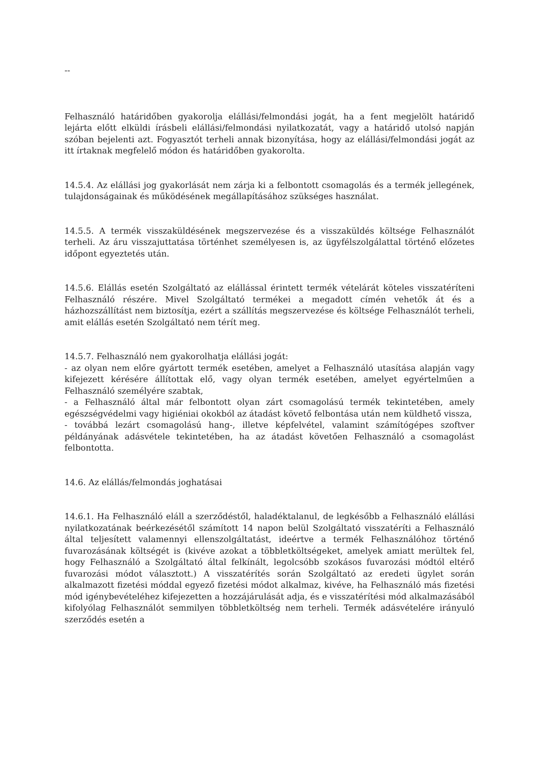--
Felhasználó határidőben gyakorolja elállási/felmondási jogát, ha a fent megjelölt határidő lejárta előtt elküldi írásbeli elállási/felmondási nyilatkozatát, vagy a határidő utolsó napján szóban bejelenti azt. Fogyasztót terheli annak bizonyítása, hogy az elállási/felmondási jogát az itt írtaknak megfelelő módon és határidőben gyakorolta.
14.5.4. Az elállási jog gyakorlását nem zárja ki a felbontott csomagolás és a termék jellegének, tulajdonságainak és működésének megállapításához szükséges használat.
14.5.5. A termék visszaküldésének megszervezése és a visszaküldés költsége Felhasználót terheli. Az áru visszajuttatása történhet személyesen is, az ügyfélszolgálattal történő előzetes időpont egyeztetés után.
14.5.6. Elállás esetén Szolgáltató az elállással érintett termék vételárát köteles visszatéríteni Felhasználó részére. Mivel Szolgáltató termékei a megadott címén vehetők át és a házhozszállítást nem biztosítja, ezért a szállítás megszervezése és költsége Felhasználót terheli, amit elállás esetén Szolgáltató nem térít meg.
14.5.7. Felhasználó nem gyakorolhatja elállási jogát:
- az olyan nem előre gyártott termék esetében, amelyet a Felhasználó utasítása alapján vagy kifejezett kérésére állítottak elő, vagy olyan termék esetében, amelyet egyértelműen a Felhasználó személyére szabtak,
- a Felhasználó által már felbontott olyan zárt csomagolású termék tekintetében, amely egészségvédelmi vagy higiéniai okokból az átadást követő felbontása után nem küldhető vissza,
- továbbá lezárt csomagolású hang-, illetve képfelvétel, valamint számítógépes szoftver példányának adásvétele tekintetében, ha az átadást követően Felhasználó a csomagolást felbontotta.
14.6. Az elállás/felmondás joghatásai
14.6.1. Ha Felhasználó eláll a szerződéstől, haladéktalanul, de legkésőbb a Felhasználó elállási nyilatkozatának beérkezésétől számított 14 napon belül Szolgáltató visszatéríti a Felhasználó által teljesített valamennyi ellenszolgáltatást, ideértve a termék Felhasználóhoz történő fuvarozásának költségét is (kivéve azokat a többletköltségeket, amelyek amiatt merültek fel, hogy Felhasználó a Szolgáltató által felkínált, legolcsóbb szokásos fuvarozási módtól eltérő fuvarozási módot választott.) A visszatérítés során Szolgáltató az eredeti ügylet során alkalmazott fizetési móddal egyező fizetési módot alkalmaz, kivéve, ha Felhasználó más fizetési mód igénybevételéhez kifejezetten a hozzájárulását adja, és e visszatérítési mód alkalmazásából kifolyólag Felhasználót semmilyen többletköltség nem terheli. Termék adásvételére irányuló szerződés esetén a